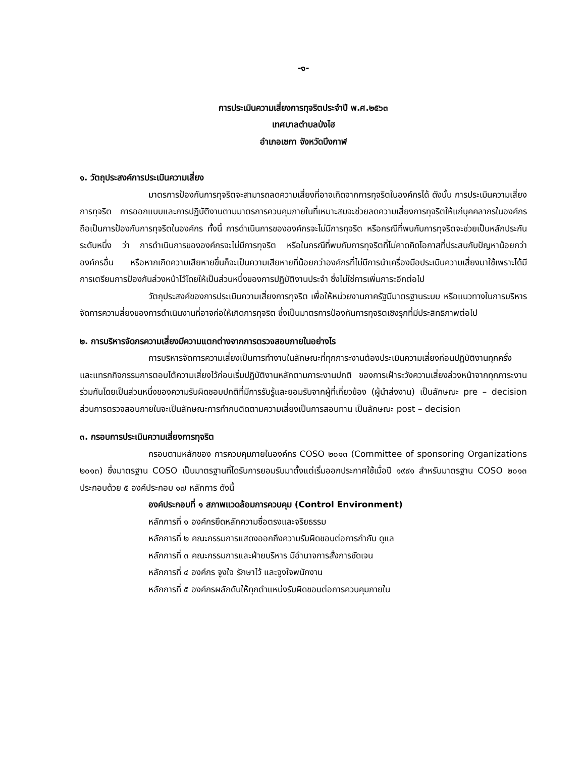-๑-
การประเมินความเสี่ยงการทุจริตประจำปี พ.ศ.๒๕๖๓
เทศบาลตำบลป่งไฮ
อำเภอเซกา จังหวัดบึงกาฬ
๑. วัตถุประสงค์การประเมินความเสี่ยง
มาตรการป้องกันการทุจริตจะสามารถลดความเสี่ยงที่อาจเกิดจากการทุจริตในองค์กรได้ ดังนั้น การประเมินความเสี่ยงการทุจริต การออกแบบและการปฏิบัติงานตามมาตรการควบคุมภายในที่เหมาะสมจะช่วยลดความเสี่ยงการทุจริตให้แก่บุคคลากรในองค์กร ถือเป็นการป้องกันการทุจริตในองค์กร ทั้งนี้ การดำเนินการขององค์กรจะไม่มีการทุจริต หรือกรณีที่พบกับการทุจริตจะช่วยเป็นหลักประกันระดับหนึ่ง ว่า การดำเนินการขององค์กรจะไม่มีการทุจริต หรือในกรณีที่พบกับการทุจริตที่ไม่คาดคิดโอกาสที่ประสบกับปัญหาน้อยกว่าองค์กรอื่น หรือหากเกิดความเสียหายขึ้นก็จะเป็นความเสียหายที่น้อยกว่าองค์กรที่ไม่มีการนำเครื่องมือประเมินความเสี่ยงมาใช้เพราะได้มีการเตรียมการป้องกันล่วงหน้าไว้โดยให้เป็นส่วนหนึ่งของการปฏิบัติงานประจำ ซึ่งไม่ใช่การเพิ่มภาระอีกต่อไป
วัตถุประสงค์ของการประเมินความเสี่ยงการทุจริต เพื่อให้หน่วยงานภาครัฐมีมาตรฐานระบบ หรือแนวทางในการบริหารจัดการความสี่ยงของการดำเนินงานที่อาจก่อให้เกิดการทุจริต ซึ่งเป็นมาตรการป้องกันการทุจริตเชิงรุกที่มีประสิทธิภาพต่อไป
๒. การบริหารจัดกรความเสี่ยงมีความแตกต่างจากการตรวจสอบภายในอย่างไร
การบริหารจัดการความเสี่ยงเป็นการทำงานในลักษณะที่ทุกภาระงานต้องประเมินความเสี่ยงก่อนปฏิบัติงานทุกครั้ง และแทรกกิจกรรมการตอบโต้ความเสี่ยงไว้ก่อนเริ่มปฏิบัติงานหลักตามภาระงานปกติ ของการเฝ้าระวังความเสี่ยงล่วงหน้าจากทุกภาระงานร่วมกันโดยเป็นส่วนหนึ่งของความรับผิดชอบปกติที่มีการรับรู้และยอมรับจากผู้ที่เกี่ยวข้อง (ผู้นำส่งงาน) เป็นลักษณะ pre – decision ส่วนการตรวจสอบภายในจะเป็นลักษณะการกำกบติดตามความเสี่ยงเป็นการสอบทาน เป็นลักษณะ post – decision
๓. กรอบการประเมินความเสี่ยงการทุจริต
กรอบตามหลักของ การควบคุมภายในองค์กร COSO ๒๐๑๓ (Committee of sponsoring Organizations ๒๐๑๓) ซึ่งมาตรฐาน COSO เป็นมาตรฐานที่ไดรับการยอมรับมาตั้งแต่เริ่มออกประกาศใช้เมื่อปี ๑๙๙๑ สำหรับมาตรฐาน COSO ๒๐๑๓ ประกอบด้วย ๕ องค์ประกอบ ๑๗ หลักการ ดังนี้
องค์ประกอบที่ ๑ สภาพแวดล้อมการควบคุม (Control Environment)
หลักการที่ ๑ องค์กรยึดหลักความซื่อตรงและจริยธรรม
หลักการที่ ๒ คณะกรรมการแสดงออกถึงความรับผิดชอบต่อการกำกับ ดูแล
หลักการที่ ๓ คณะกรรมการและฝ่ายบริหาร มีอำนาจการสั่งการชัดเจน
หลักการที่ ๔ องค์กร จูงใจ รักษาไว้ และจูงใจพนักงาน
หลักการที่ ๕ องค์กรผลักดันให้ทุกตำแหน่งรับผิดชอบต่อการควบคุมภายใน